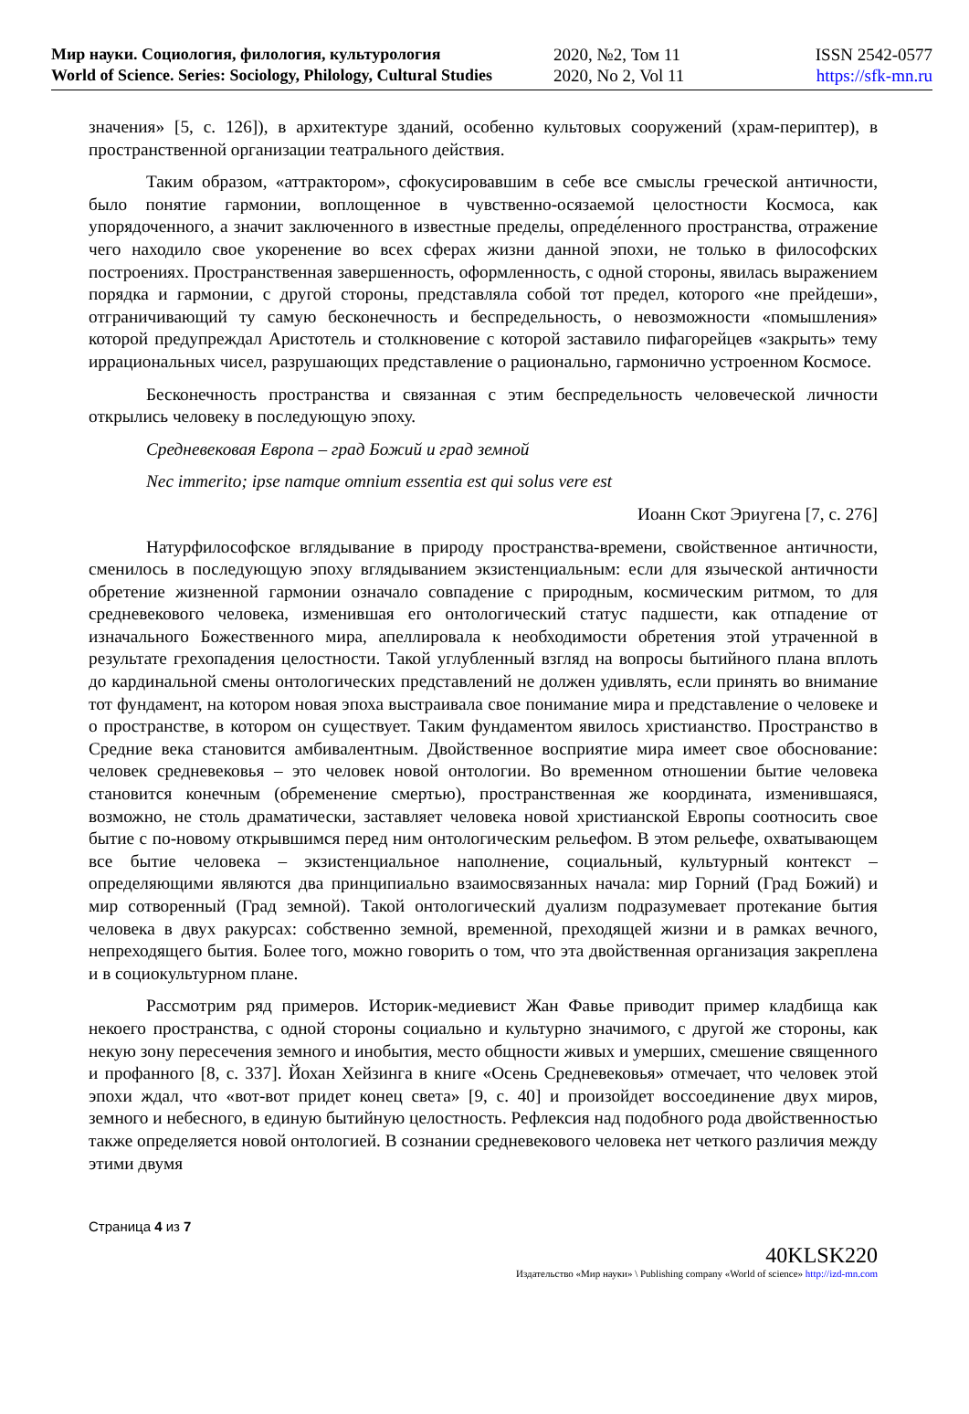Мир науки. Социология, филология, культурология
World of Science. Series: Sociology, Philology, Cultural Studies
2020, №2, Том 11
2020, No 2, Vol 11
ISSN 2542-0577
https://sfk-mn.ru
значения» [5, с. 126]), в архитектуре зданий, особенно культовых сооружений (храм-периптер), в пространственной организации театрального действия.
Таким образом, «аттрактором», сфокусировавшим в себе все смыслы греческой античности, было понятие гармонии, воплощенное в чувственно-осязаемой целостности Космоса, как упорядоченного, а значит заключенного в известные пределы, опреде́ленного пространства, отражение чего находило свое укоренение во всех сферах жизни данной эпохи, не только в философских построениях. Пространственная завершенность, оформленность, с одной стороны, явилась выражением порядка и гармонии, с другой стороны, представляла собой тот предел, которого «не прейдеши», отграничивающий ту самую бесконечность и беспредельность, о невозможности «помышления» которой предупреждал Аристотель и столкновение с которой заставило пифагорейцев «закрыть» тему иррациональных чисел, разрушающих представление о рационально, гармонично устроенном Космосе.
Бесконечность пространства и связанная с этим беспредельность человеческой личности открылись человеку в последующую эпоху.
Средневековая Европа – град Божий и град земной
Nec immerito; ipse namque omnium essentia est qui solus vere est
Иоанн Скот Эриугена [7, с. 276]
Натурфилософское вглядывание в природу пространства-времени, свойственное античности, сменилось в последующую эпоху вглядыванием экзистенциальным: если для языческой античности обретение жизненной гармонии означало совпадение с природным, космическим ритмом, то для средневекового человека, изменившая его онтологический статус падшести, как отпадение от изначального Божественного мира, апеллировала к необходимости обретения этой утраченной в результате грехопадения целостности. Такой углубленный взгляд на вопросы бытийного плана вплоть до кардинальной смены онтологических представлений не должен удивлять, если принять во внимание тот фундамент, на котором новая эпоха выстраивала свое понимание мира и представление о человеке и о пространстве, в котором он существует. Таким фундаментом явилось христианство. Пространство в Средние века становится амбивалентным. Двойственное восприятие мира имеет свое обоснование: человек средневековья – это человек новой онтологии. Во временном отношении бытие человека становится конечным (обременение смертью), пространственная же координата, изменившаяся, возможно, не столь драматически, заставляет человека новой христианской Европы соотносить свое бытие с по-новому открывшимся перед ним онтологическим рельефом. В этом рельефе, охватывающем все бытие человека – экзистенциальное наполнение, социальный, культурный контекст – определяющими являются два принципиально взаимосвязанных начала: мир Горний (Град Божий) и мир сотворенный (Град земной). Такой онтологический дуализм подразумевает протекание бытия человека в двух ракурсах: собственно земной, временной, преходящей жизни и в рамках вечного, непреходящего бытия. Более того, можно говорить о том, что эта двойственная организация закреплена и в социокультурном плане.
Рассмотрим ряд примеров. Историк-медиевист Жан Фавье приводит пример кладбища как некоего пространства, с одной стороны социально и культурно значимого, с другой же стороны, как некую зону пересечения земного и инобытия, место общности живых и умерших, смешение священного и профанного [8, с. 337]. Йохан Хейзинга в книге «Осень Средневековья» отмечает, что человек этой эпохи ждал, что «вот-вот придет конец света» [9, с. 40] и произойдет воссоединение двух миров, земного и небесного, в единую бытийную целостность. Рефлексия над подобного рода двойственностью также определяется новой онтологией. В сознании средневекового человека нет четкого различия между этими двумя
Страница 4 из 7
40KLSK220
Издательство «Мир науки» \ Publishing company «World of science» http://izd-mn.com